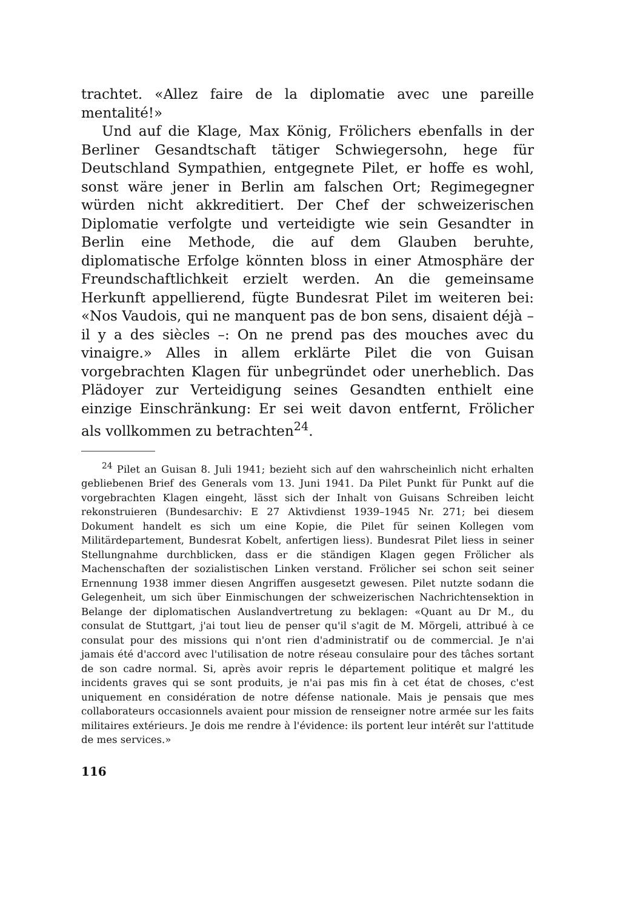trachtet. «Allez faire de la diplomatie avec une pareille mentalité!»
Und auf die Klage, Max König, Frölichers ebenfalls in der Berliner Gesandtschaft tätiger Schwiegersohn, hege für Deutschland Sympathien, entgegnete Pilet, er hoffe es wohl, sonst wäre jener in Berlin am falschen Ort; Regimegegner würden nicht akkreditiert. Der Chef der schweizerischen Diplomatie verfolgte und verteidigte wie sein Gesandter in Berlin eine Methode, die auf dem Glauben beruhte, diplomatische Erfolge könnten bloss in einer Atmosphäre der Freundschaftlichkeit erzielt werden. An die gemeinsame Herkunft appellierend, fügte Bundesrat Pilet im weiteren bei: «Nos Vaudois, qui ne manquent pas de bon sens, disaient déjà – il y a des siècles –: On ne prend pas des mouches avec du vinaigre.» Alles in allem erklärte Pilet die von Guisan vorgebrachten Klagen für unbegründet oder unerheblich. Das Plädoyer zur Verteidigung seines Gesandten enthielt eine einzige Einschränkung: Er sei weit davon entfernt, Frölicher als vollkommen zu betrachten<sup>24</sup>.
<sup>24</sup> Pilet an Guisan 8. Juli 1941; bezieht sich auf den wahrscheinlich nicht erhalten gebliebenen Brief des Generals vom 13. Juni 1941. Da Pilet Punkt für Punkt auf die vorgebrachten Klagen eingeht, lässt sich der Inhalt von Guisans Schreiben leicht rekonstruieren (Bundesarchiv: E 27 Aktivdienst 1939–1945 Nr. 271; bei diesem Dokument handelt es sich um eine Kopie, die Pilet für seinen Kollegen vom Militärdepartement, Bundesrat Kobelt, anfertigen liess). Bundesrat Pilet liess in seiner Stellungnahme durchblicken, dass er die ständigen Klagen gegen Frölicher als Machenschaften der sozialistischen Linken verstand. Frölicher sei schon seit seiner Ernennung 1938 immer diesen Angriffen ausgesetzt gewesen. Pilet nutzte sodann die Gelegenheit, um sich über Einmischungen der schweizerischen Nachrichtensektion in Belange der diplomatischen Auslandvertretung zu beklagen: «Quant au Dr M., du consulat de Stuttgart, j'ai tout lieu de penser qu'il s'agit de M. Mörgeli, attribué à ce consulat pour des missions qui n'ont rien d'administratif ou de commercial. Je n'ai jamais été d'accord avec l'utilisation de notre réseau consulaire pour des tâches sortant de son cadre normal. Si, après avoir repris le département politique et malgré les incidents graves qui se sont produits, je n'ai pas mis fin à cet état de choses, c'est uniquement en considération de notre défense nationale. Mais je pensais que mes collaborateurs occasionnels avaient pour mission de renseigner notre armée sur les faits militaires extérieurs. Je dois me rendre à l'évidence: ils portent leur intérêt sur l'attitude de mes services.»
116